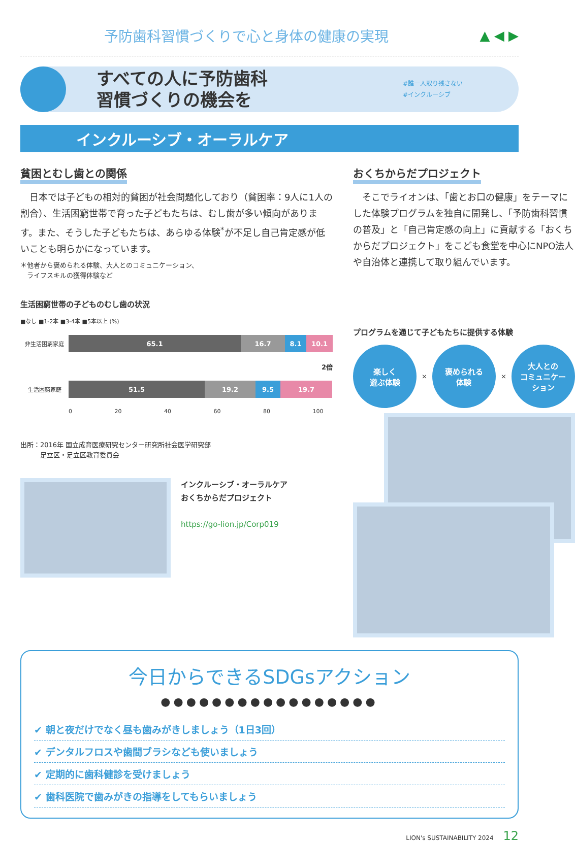予防歯科習慣づくりで心と身体の健康の実現
▲ ◀ ▶
すべての人に予防歯科
習慣づくりの機会を
#誰一人取り残さない
#インクルーシブ
インクルーシブ・オーラルケア
貧困とむし歯との関係
　日本では子どもの相対的貧困が社会問題化しており（貧困率：9人に1人の割合）、生活困窮世帯で育った子どもたちは、むし歯が多い傾向があります。また、そうした子どもたちは、あらゆる体験<sup>*</sup>が不足し自己肯定感が低いことも明らかになっています。
＊他者から褒められる体験、大人とのコミュニケーション、
　ライフスキルの獲得体験など
生活困窮世帯の子どものむし歯の状況
■なし ■1-2本 ■3-4本 ■5本以上 (%)
非生活困窮家庭 65.1 16.7 8.1 10.1
2倍
生活困窮家庭 51.5 19.2 9.5 19.7
0 20 40 60 80 100
出所：2016年 国立成育医療研究センター研究所社会医学研究部
　　　足立区・足立区教育委員会
インクルーシブ・オーラルケア
おくちからだプロジェクト
https://go-lion.jp/Corp019
おくちからだプロジェクト
　そこでライオンは、「歯とお口の健康」をテーマにした体験プログラムを独自に開発し、「予防歯科習慣の普及」と「自己肯定感の向上」に貢献する「おくちからだプロジェクト」をこども食堂を中心にNPO法人や自治体と連携して取り組んでいます。
プログラムを通じて子どもたちに提供する体験
楽しく
遊ぶ体験
×
褒められる
体験
×
大人との
コミュニケー
ション
今日からできるSDGsアクション
●●●●●●●●●●●●●●●●●
✔ 朝と夜だけでなく昼も歯みがきしましょう（1日3回）
✔ デンタルフロスや歯間ブラシなども使いましょう
✔ 定期的に歯科健診を受けましょう
✔ 歯科医院で歯みがきの指導をしてもらいましょう
LION's SUSTAINABILITY 2024 12